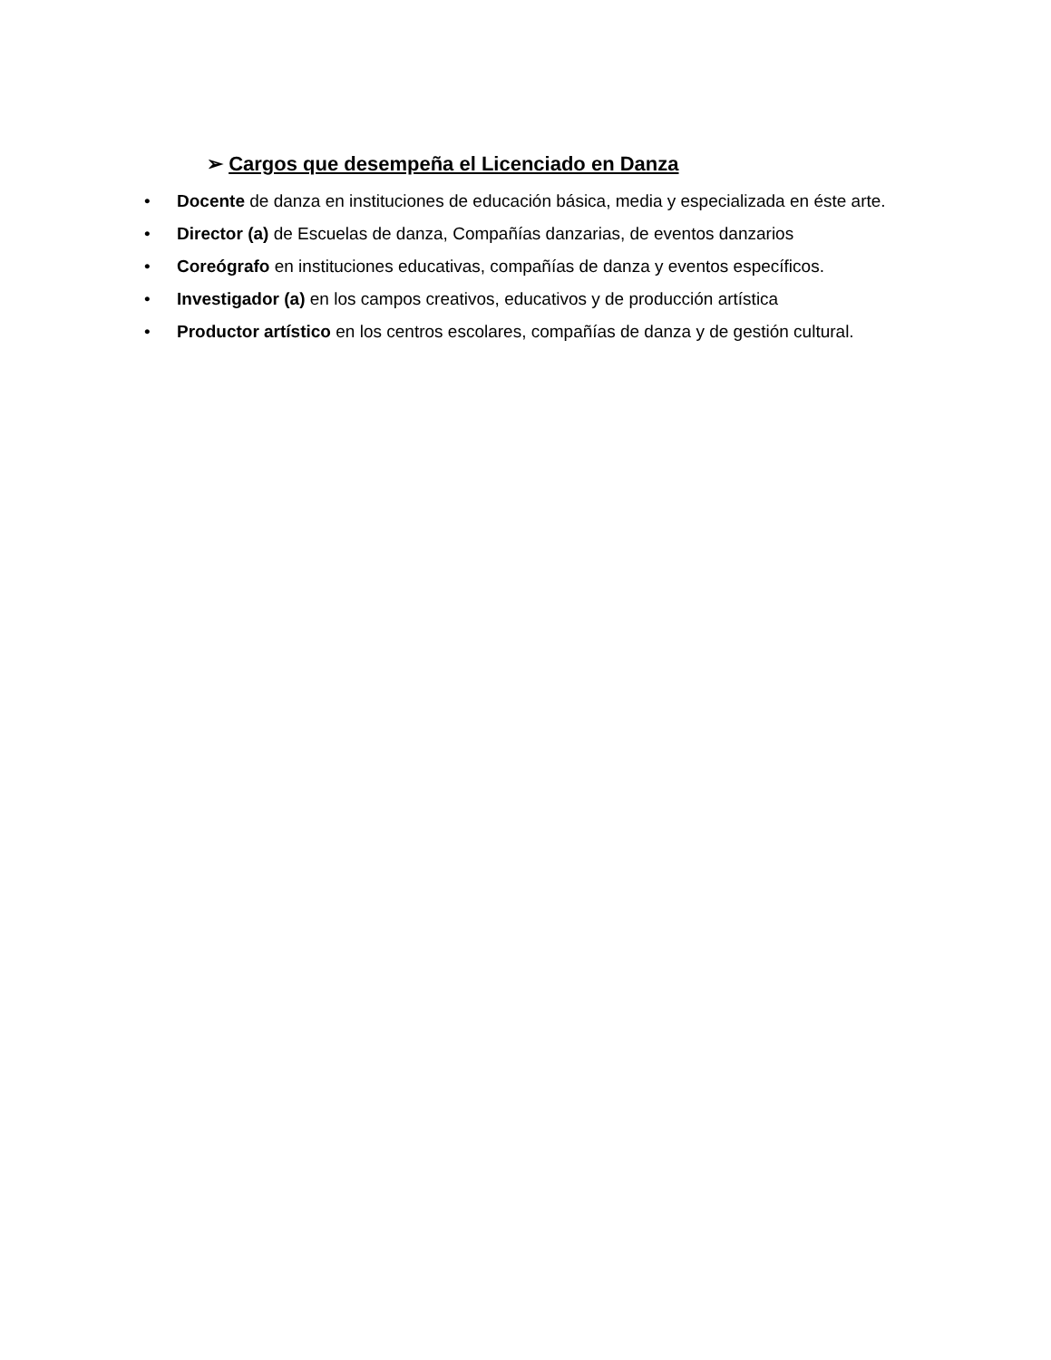➢ Cargos que desempeña el Licenciado en Danza
• Docente de danza en instituciones de educación básica, media y especializada en éste arte.
• Director (a) de Escuelas de danza, Compañías danzarias, de eventos danzarios
• Coreógrafo en instituciones educativas, compañías de danza y eventos específicos.
• Investigador (a) en los campos creativos, educativos y de producción artística
• Productor artístico en los centros escolares, compañías de danza y de gestión cultural.